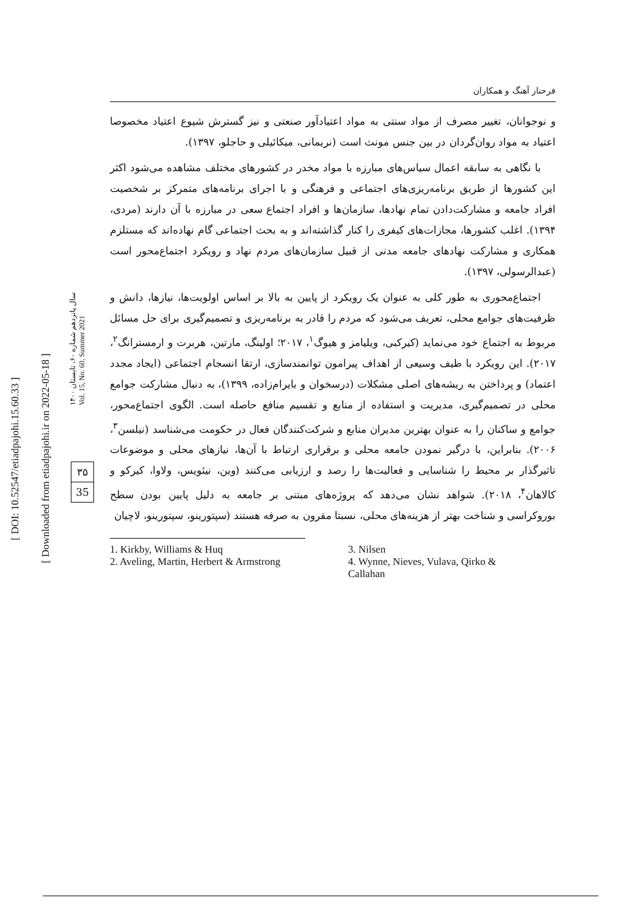[ DOI: 10.52547/etiadpajohi.15.60.33 ]
[ Downloaded from etiadpajohi.ir on 2022-05-18 ]
۳۵
35
سال پانزدهم شماره ۶۰، تابستان ۱۴۰۰
Vol. 15, No. 60, Summer 2021
فرحناز آهنگ و همکاران
و نوجوانان، تغییر مصرف از مواد سنتی به مواد اعتیادآور صنعتی و نیز گسترش شیوع اعتیاد مخصوصا اعتیاد به مواد روان‌گردان در بین جنس مونث است (نریمانی، میکائیلی و حاجلو، ۱۳۹۷).
با نگاهی به سابقه اعمال سیاس‌های مبارزه با مواد مخدر در کشورهای مختلف مشاهده می‌شود اکثر این کشورها از طریق برنامه‌ریزی‌های اجتماعی و فرهنگی و با اجرای برنامه‌های متمرکز بر شخصیت افراد جامعه و مشارکت‌دادن تمام نهادها، سازمان‌ها و افراد اجتماع سعی در مبارزه با آن دارند (مردی، ۱۳۹۴). اغلب کشورها، مجازات‌های کیفری را کنار گذاشته‌اند و به بحث اجتماعی گام نهاده‌اند که مستلزم همکاری و مشارکت نهادهای جامعه مدنی از قبیل سازمان‌های مردم نهاد و رویکرد اجتماع‌محور است (عبدالرسولی، ۱۳۹۷).
اجتماع‌محوری به طور کلی به عنوان یک رویکرد از پایین به بالا بر اساس اولویت‌ها، نیازها، دانش و ظرفیت‌های جوامع محلی، تعریف می‌شود که مردم را قادر به برنامه‌ریزی و تصمیم‌گیری برای حل مسائل مربوط به اجتماع خود می‌نماید (کیرکبی، ویلیامز و هیوگ<sup>۱</sup>، ۲۰۱۷؛ اولینگ، مارتین، هربرت و ارمسترانگ<sup>۲</sup>، ۲۰۱۷). این رویکرد با طیف وسیعی از اهداف پیرامون توانمندسازی، ارتقا انسجام اجتماعی (ایجاد مجدد اعتماد) و پرداختن به ریشه‌های اصلی مشکلات (درسخوان و بایرام‌زاده، ۱۳۹۹)، به دنبال مشارکت جوامع محلی در تصمیم‌گیری، مدیریت و استفاده از منابع و تقسیم منافع حاصله است. الگوی اجتماع‌محور، جوامع و ساکنان را به عنوان بهترین مدیران منابع و شرکت‌کنندگان فعال در حکومت می‌شناسد (نیلسن<sup>۳</sup>، ۲۰۰۶). بنابراین، با درگیر نمودن جامعه محلی و برقراری ارتباط با آن‌ها، نیازهای محلی و موضوعات تاثیرگذار بر محیط را شناسایی و فعالیت‌ها را رصد و ارزیابی می‌کنند (وین، نیئویس، ولاوا، کیرکو و کالاهان<sup>۴</sup>، ۲۰۱۸). شواهد نشان می‌دهد که پروژه‌های مبتنی بر جامعه به دلیل پایین بودن سطح بوروکراسی و شناخت بهتر از هزینه‌های محلی، نسبتا مقرون به صرفه هستند (سپتورینو، سپتورینو، لاچیان
1. Kirkby, Williams & Huq
2. Aveling, Martin, Herbert & Armstrong
3. Nilsen
4. Wynne, Nieves, Vulava, Qirko & Callahan